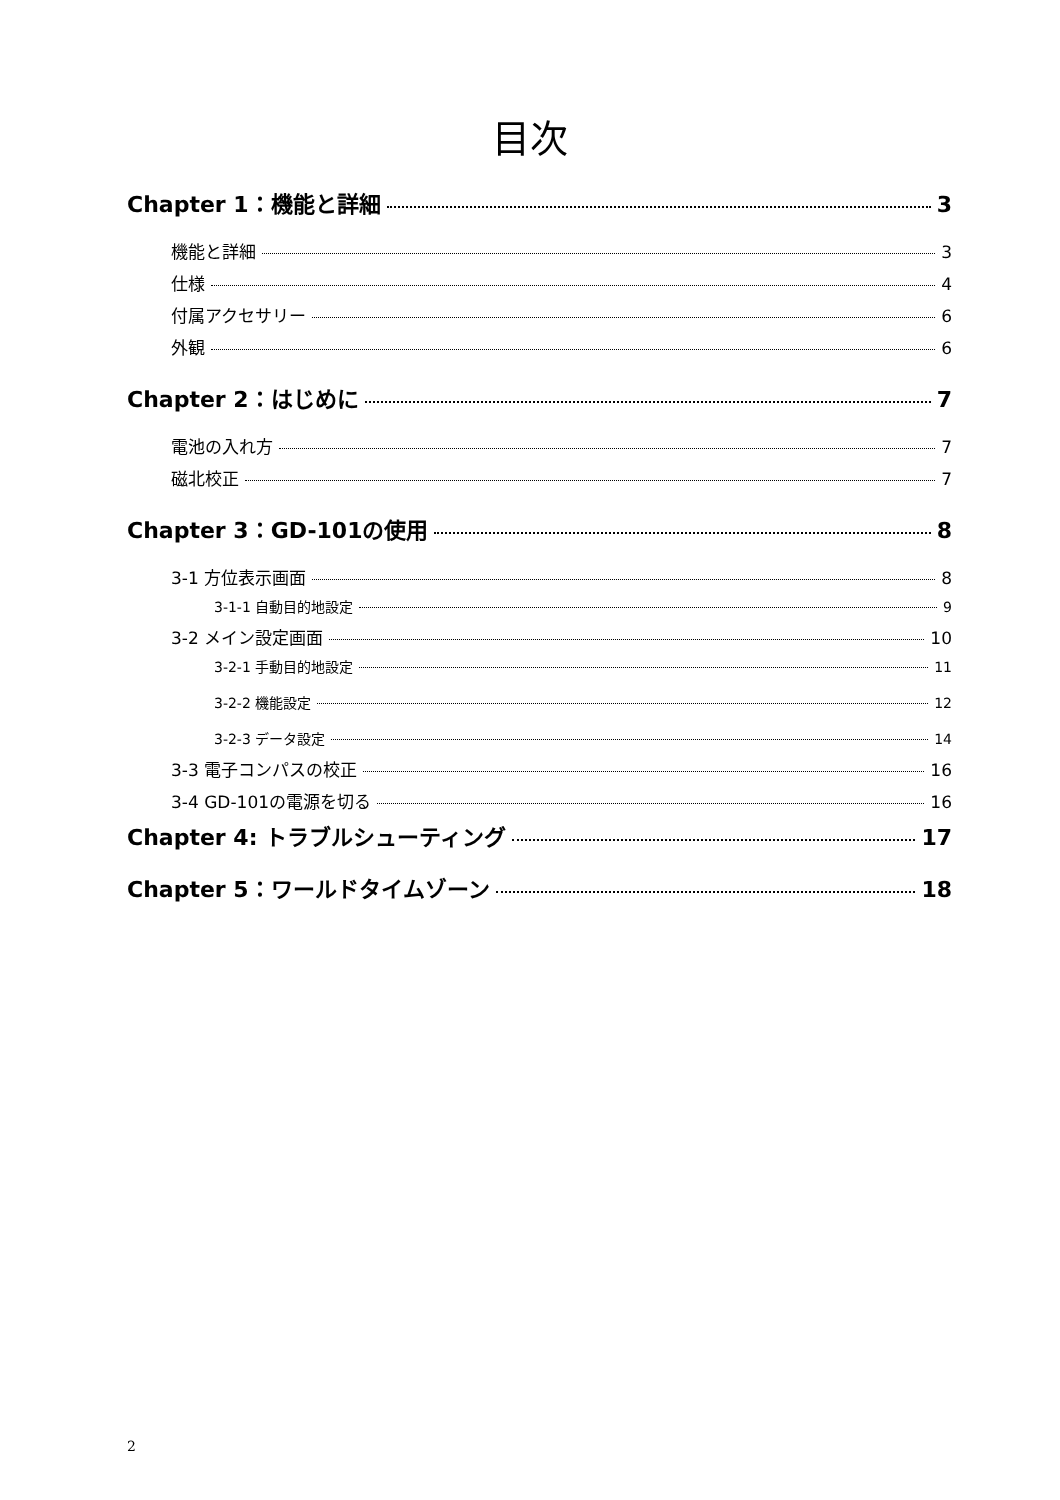目次
Chapter 1：機能と詳細 3
機能と詳細 3
仕様 4
付属アクセサリー 6
外観 6
Chapter 2：はじめに 7
電池の入れ方 7
磁北校正 7
Chapter 3：GD-101の使用 8
3-1 方位表示画面 8
3-1-1 自動目的地設定 9
3-2 メイン設定画面 10
3-2-1 手動目的地設定 11
3-2-2 機能設定 12
3-2-3 データ設定 14
3-3 電子コンパスの校正 16
3-4 GD-101の電源を切る 16
Chapter 4: トラブルシューティング 17
Chapter 5：ワールドタイムゾーン 18
2